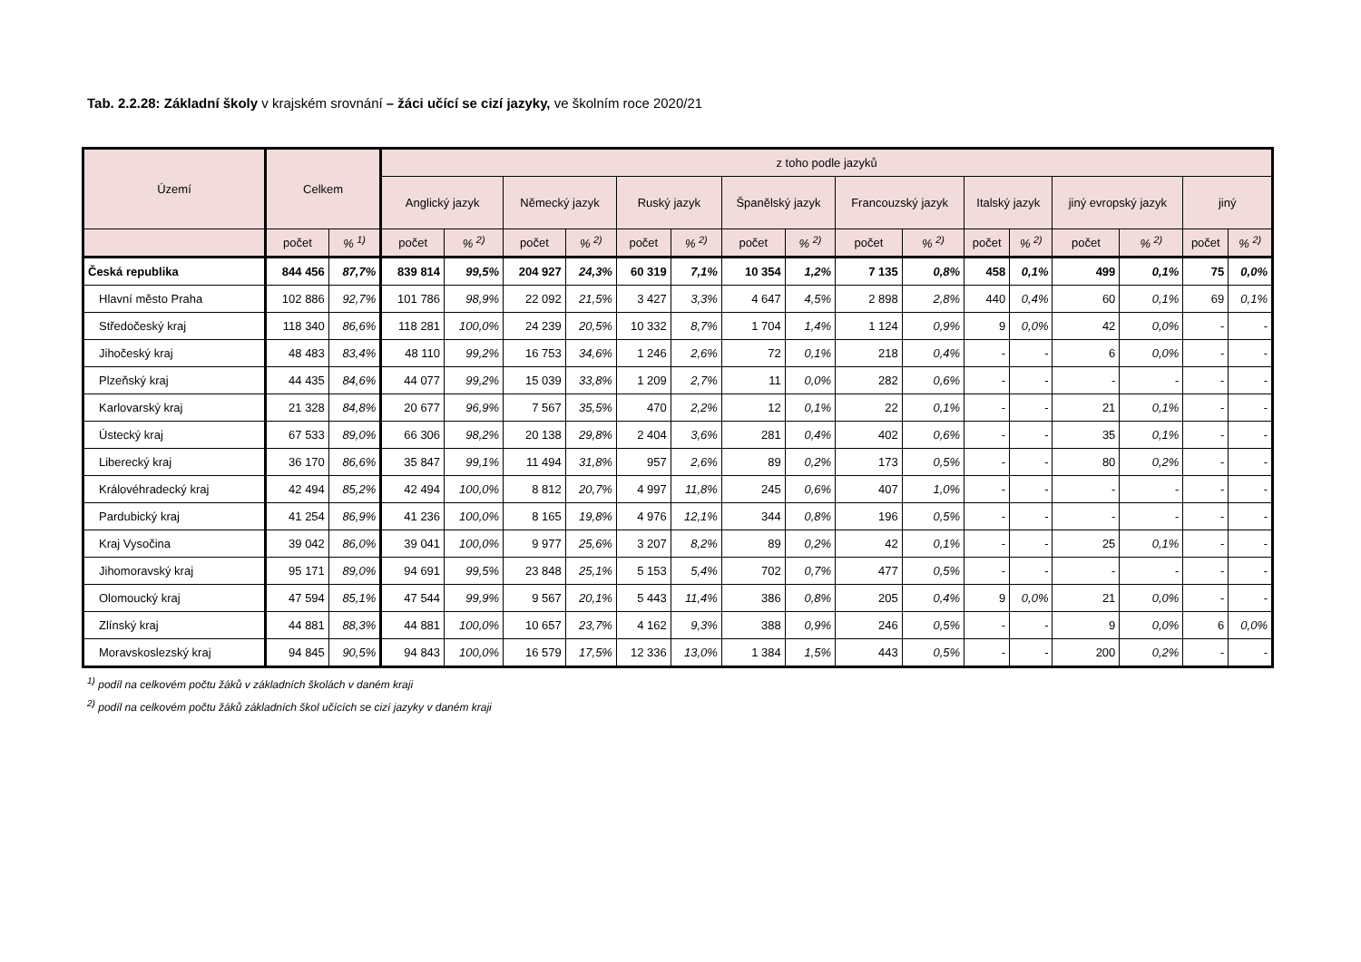Tab. 2.2.28: Základní školy v krajském srovnání – žáci učící se cizí jazyky, ve školním roce 2020/21
| Území | Celkem | | z toho podle jazyků | | | | | | | | | | | | | | | |
| --- | --- | --- | --- | --- | --- | --- | --- | --- | --- | --- | --- | --- | --- | --- | --- | --- | --- | --- |
| | | | Anglický jazyk | | Německý jazyk | | Ruský jazyk | | Španělský jazyk | | Francouzský jazyk | | Italský jazyk | | jiný evropský jazyk | | jiný | |
| | počet | % <sup>1)</sup> | počet | % <sup>2)</sup> | počet | % <sup>2)</sup> | počet | % <sup>2)</sup> | počet | % <sup>2)</sup> | počet | % <sup>2)</sup> | počet | % <sup>2)</sup> | počet | % <sup>2)</sup> | počet | % <sup>2)</sup> |
| Česká republika | 844 456 | 87,7% | 839 814 | 99,5% | 204 927 | 24,3% | 60 319 | 7,1% | 10 354 | 1,2% | 7 135 | 0,8% | 458 | 0,1% | 499 | 0,1% | 75 | 0,0% |
| Hlavní město Praha | 102 886 | 92,7% | 101 786 | 98,9% | 22 092 | 21,5% | 3 427 | 3,3% | 4 647 | 4,5% | 2 898 | 2,8% | 440 | 0,4% | 60 | 0,1% | 69 | 0,1% |
| Středočeský kraj | 118 340 | 86,6% | 118 281 | 100,0% | 24 239 | 20,5% | 10 332 | 8,7% | 1 704 | 1,4% | 1 124 | 0,9% | 9 | 0,0% | 42 | 0,0% | - | - |
| Jihočeský kraj | 48 483 | 83,4% | 48 110 | 99,2% | 16 753 | 34,6% | 1 246 | 2,6% | 72 | 0,1% | 218 | 0,4% | - | - | 6 | 0,0% | - | - |
| Plzeňský kraj | 44 435 | 84,6% | 44 077 | 99,2% | 15 039 | 33,8% | 1 209 | 2,7% | 11 | 0,0% | 282 | 0,6% | - | - | - | - | - | - |
| Karlovarský kraj | 21 328 | 84,8% | 20 677 | 96,9% | 7 567 | 35,5% | 470 | 2,2% | 12 | 0,1% | 22 | 0,1% | - | - | 21 | 0,1% | - | - |
| Ústecký kraj | 67 533 | 89,0% | 66 306 | 98,2% | 20 138 | 29,8% | 2 404 | 3,6% | 281 | 0,4% | 402 | 0,6% | - | - | 35 | 0,1% | - | - |
| Liberecký kraj | 36 170 | 86,6% | 35 847 | 99,1% | 11 494 | 31,8% | 957 | 2,6% | 89 | 0,2% | 173 | 0,5% | - | - | 80 | 0,2% | - | - |
| Královéhradecký kraj | 42 494 | 85,2% | 42 494 | 100,0% | 8 812 | 20,7% | 4 997 | 11,8% | 245 | 0,6% | 407 | 1,0% | - | - | - | - | - | - |
| Pardubický kraj | 41 254 | 86,9% | 41 236 | 100,0% | 8 165 | 19,8% | 4 976 | 12,1% | 344 | 0,8% | 196 | 0,5% | - | - | - | - | - | - |
| Kraj Vysočina | 39 042 | 86,0% | 39 041 | 100,0% | 9 977 | 25,6% | 3 207 | 8,2% | 89 | 0,2% | 42 | 0,1% | - | - | 25 | 0,1% | - | - |
| Jihomoravský kraj | 95 171 | 89,0% | 94 691 | 99,5% | 23 848 | 25,1% | 5 153 | 5,4% | 702 | 0,7% | 477 | 0,5% | - | - | - | - | - | - |
| Olomoucký kraj | 47 594 | 85,1% | 47 544 | 99,9% | 9 567 | 20,1% | 5 443 | 11,4% | 386 | 0,8% | 205 | 0,4% | 9 | 0,0% | 21 | 0,0% | - | - |
| Zlínský kraj | 44 881 | 88,3% | 44 881 | 100,0% | 10 657 | 23,7% | 4 162 | 9,3% | 388 | 0,9% | 246 | 0,5% | - | - | 9 | 0,0% | 6 | 0,0% |
| Moravskoslezský kraj | 94 845 | 90,5% | 94 843 | 100,0% | 16 579 | 17,5% | 12 336 | 13,0% | 1 384 | 1,5% | 443 | 0,5% | - | - | 200 | 0,2% | - | - |
<sup>1)</sup> podíl na celkovém počtu žáků v základních školách v daném kraji
<sup>2)</sup> podíl na celkovém počtu žáků základních škol učících se cizí jazyky v daném kraji